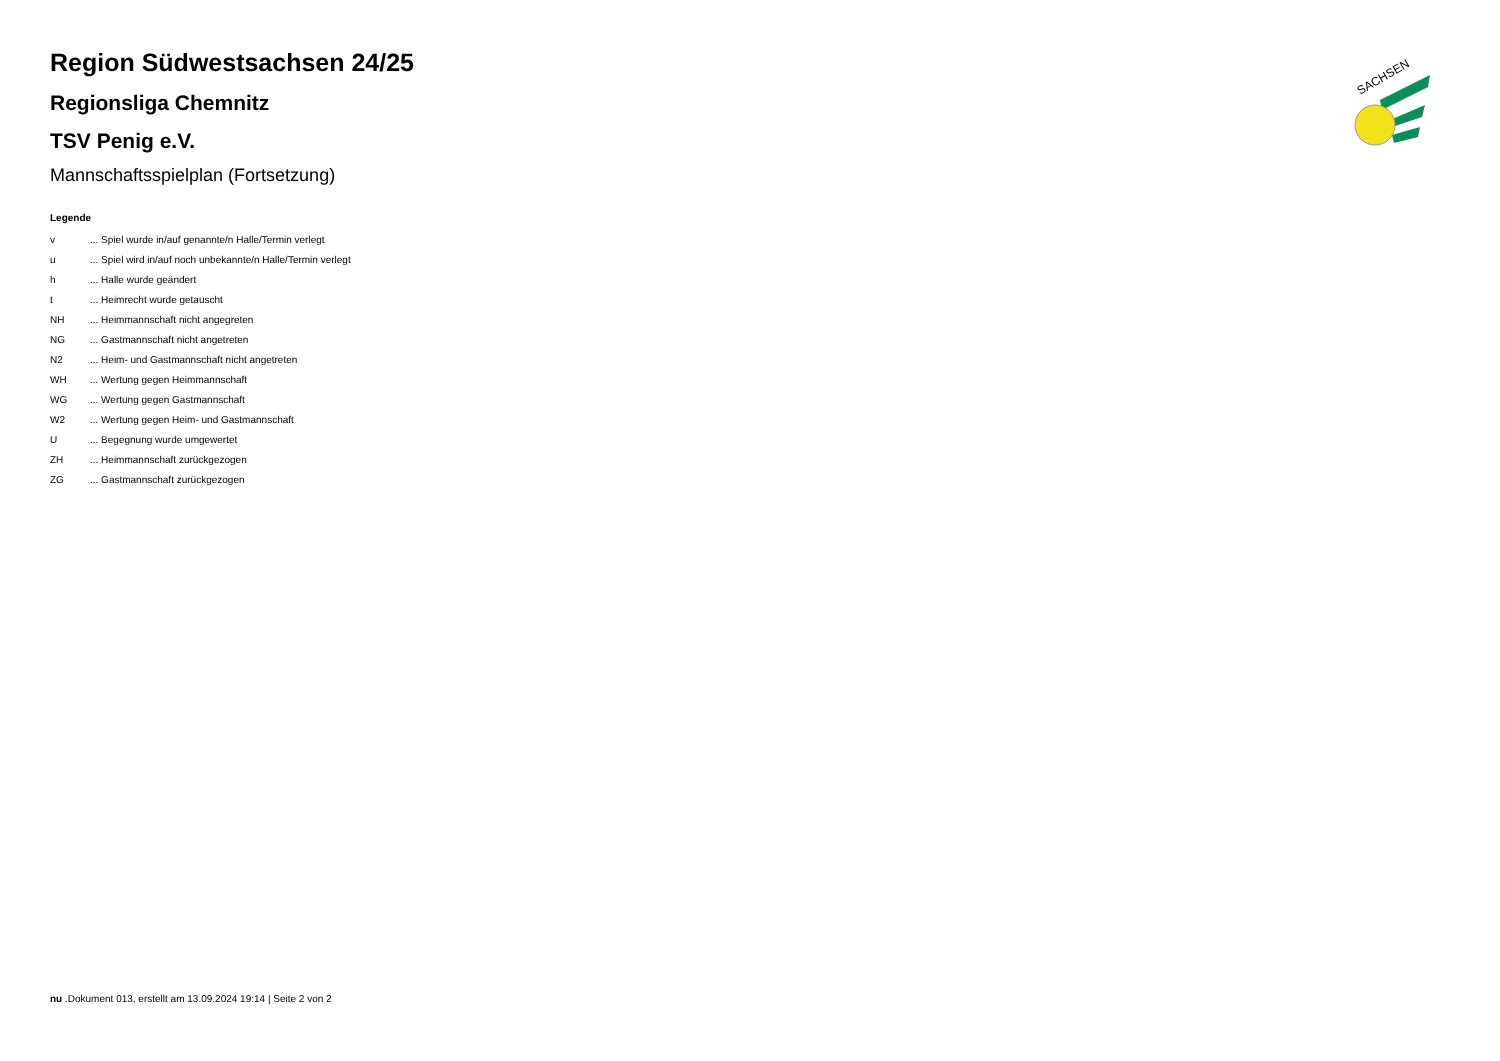SACHSEN
Region Südwestsachsen 24/25
Regionsliga Chemnitz
TSV Penig e.V.
Mannschaftsspielplan (Fortsetzung)
Legende
| v | ... Spiel wurde in/auf genannte/n Halle/Termin verlegt |
| u | ... Spiel wird in/auf noch unbekannte/n Halle/Termin verlegt |
| h | ... Halle wurde geändert |
| t | ... Heimrecht wurde getauscht |
| NH | ... Heimmannschaft nicht angegreten |
| NG | ... Gastmannschaft nicht angetreten |
| N2 | ... Heim- und Gastmannschaft nicht angetreten |
| WH | ... Wertung gegen Heimmannschaft |
| WG | ... Wertung gegen Gastmannschaft |
| W2 | ... Wertung gegen Heim- und Gastmannschaft |
| U | ... Begegnung wurde umgewertet |
| ZH | ... Heimmannschaft zurückgezogen |
| ZG | ... Gastmannschaft zurückgezogen |
nu .Dokument 013, erstellt am 13.09.2024 19:14 | Seite 2 von 2